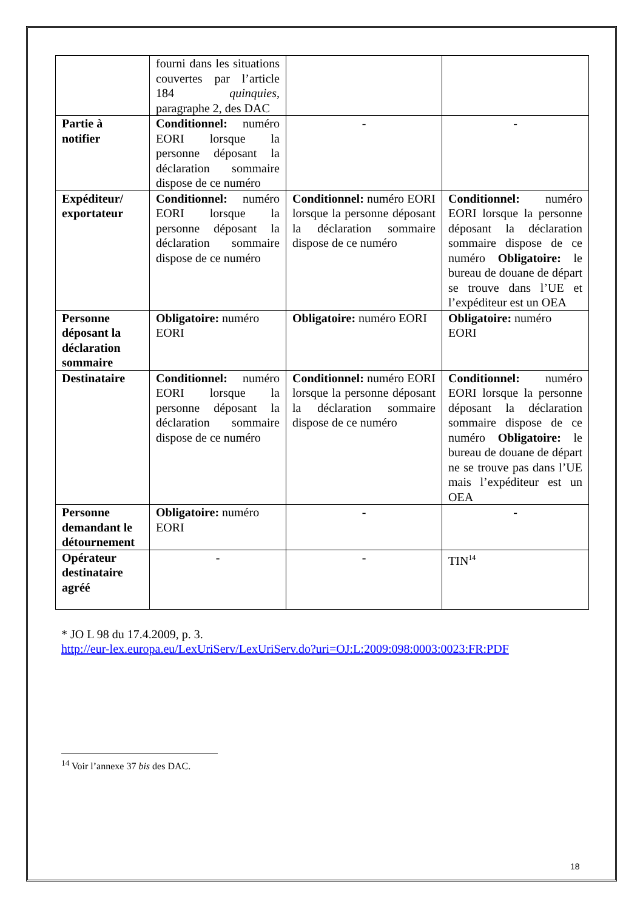| | fourni dans les situations couvertes par l’article 184 quinquies , paragraphe 2, des DAC | | |
| Partie à notifier | Conditionnel: numéro EORI lorsque la personne déposant la déclaration sommaire dispose de ce numéro | - | - |
| Expéditeur/ exportateur | Conditionnel: numéro EORI lorsque la personne déposant la déclaration sommaire dispose de ce numéro | Conditionnel: numéro EORI lorsque la personne déposant la déclaration sommaire dispose de ce numéro | Conditionnel: numéro EORI lorsque la personne déposant la déclaration sommaire dispose de ce numéro Obligatoire: le bureau de douane de départ se trouve dans l’UE et l’expéditeur est un OEA |
| Personne déposant la déclaration sommaire | Obligatoire: numéro EORI | Obligatoire: numéro EORI | Obligatoire: numéro EORI |
| Destinataire | Conditionnel: numéro EORI lorsque la personne déposant la déclaration sommaire dispose de ce numéro | Conditionnel: numéro EORI lorsque la personne déposant la déclaration sommaire dispose de ce numéro | Conditionnel: numéro EORI lorsque la personne déposant la déclaration sommaire dispose de ce numéro Obligatoire: le bureau de douane de départ ne se trouve pas dans l’UE mais l’expéditeur est un OEA |
| Personne demandant le détournement | Obligatoire: numéro EORI | - | - |
| Opérateur destinataire agréé | - | - | TIN<sup>14</sup> |
* JO L 98 du 17.4.2009, p. 3.
http://eur-lex.europa.eu/LexUriServ/LexUriServ.do?uri=OJ:L:2009:098:0003:0023:FR:PDF
<sup>14</sup> Voir l’annexe 37 bis des DAC.
18